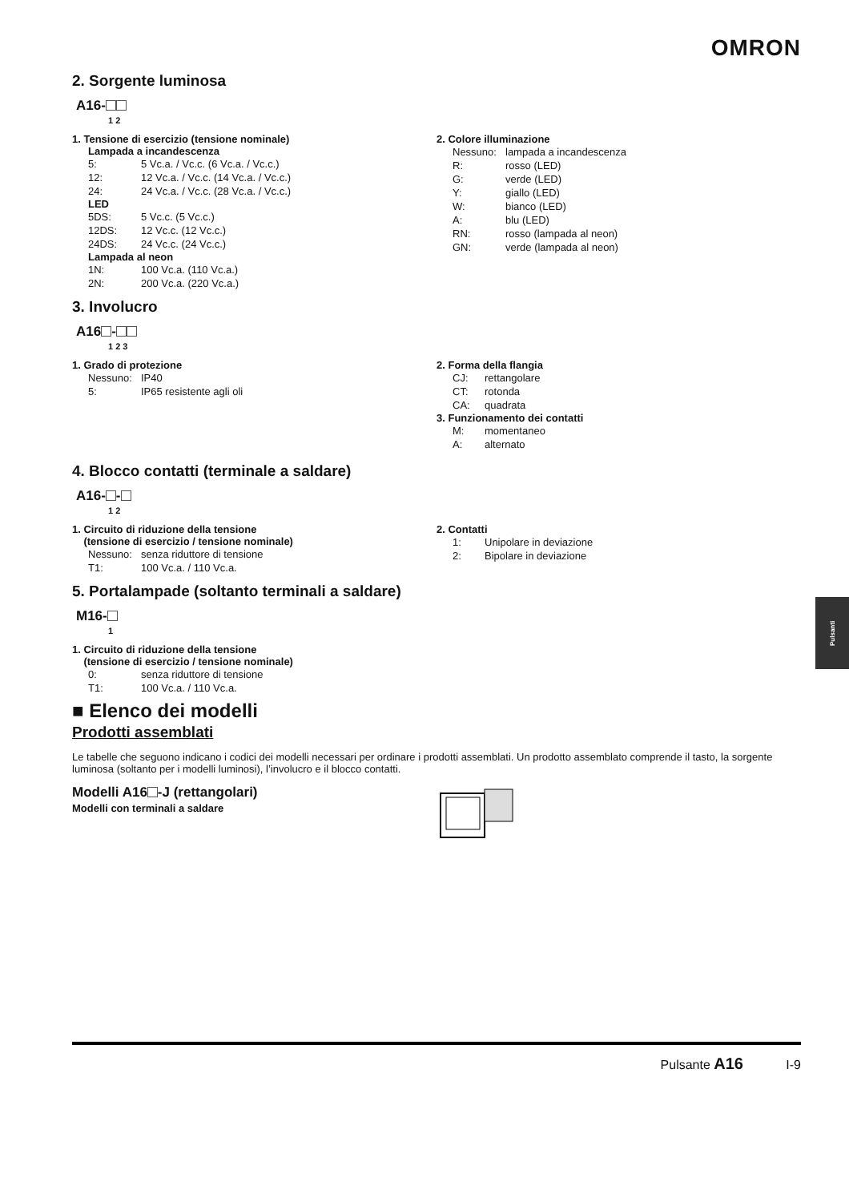OMRON
2. Sorgente luminosa
A16-
1 2
1. Tensione di esercizio (tensione nominale)
Lampada a incandescenza
| 5: | 5 Vc.a. / Vc.c. (6 Vc.a. / Vc.c.) |
| 12: | 12 Vc.a. / Vc.c. (14 Vc.a. / Vc.c.) |
| 24: | 24 Vc.a. / Vc.c. (28 Vc.a. / Vc.c.) |
LED
| 5DS: | 5 Vc.c. (5 Vc.c.) |
| 12DS: | 12 Vc.c. (12 Vc.c.) |
| 24DS: | 24 Vc.c. (24 Vc.c.) |
Lampada al neon
| 1N: | 100 Vc.a. (110 Vc.a.) |
| 2N: | 200 Vc.a. (220 Vc.a.) |
2. Colore illuminazione
| Nessuno: | lampada a incandescenza |
| R: | rosso (LED) |
| G: | verde (LED) |
| Y: | giallo (LED) |
| W: | bianco (LED) |
| A: | blu (LED) |
| RN: | rosso (lampada al neon) |
| GN: | verde (lampada al neon) |
3. Involucro
A16 -
1 2 3
1. Grado di protezione
| Nessuno: | IP40 |
| 5: | IP65 resistente agli oli |
2. Forma della flangia
| CJ: | rettangolare |
| CT: | rotonda |
| CA: | quadrata |
3. Funzionamento dei contatti
| M: | momentaneo |
| A: | alternato |
4. Blocco contatti (terminale a saldare)
A16- -
1 2
1. Circuito di riduzione della tensione
(tensione di esercizio / tensione nominale)
| Nessuno: | senza riduttore di tensione |
| T1: | 100 Vc.a. / 110 Vc.a. |
2. Contatti
| 1: | Unipolare in deviazione |
| 2: | Bipolare in deviazione |
5. Portalampade (soltanto terminali a saldare)
M16-
1
1. Circuito di riduzione della tensione
(tensione di esercizio / tensione nominale)
| 0: | senza riduttore di tensione |
| T1: | 100 Vc.a. / 110 Vc.a. |
■ Elenco dei modelli
Prodotti assemblati
Le tabelle che seguono indicano i codici dei modelli necessari per ordinare i prodotti assemblati. Un prodotto assemblato comprende il tasto, la sorgente luminosa (soltanto per i modelli luminosi), l’involucro e il blocco contatti.
Modelli A16 -J (rettangolari)
Modelli con terminali a saldare
Pulsanti
Pulsante A16 I-9